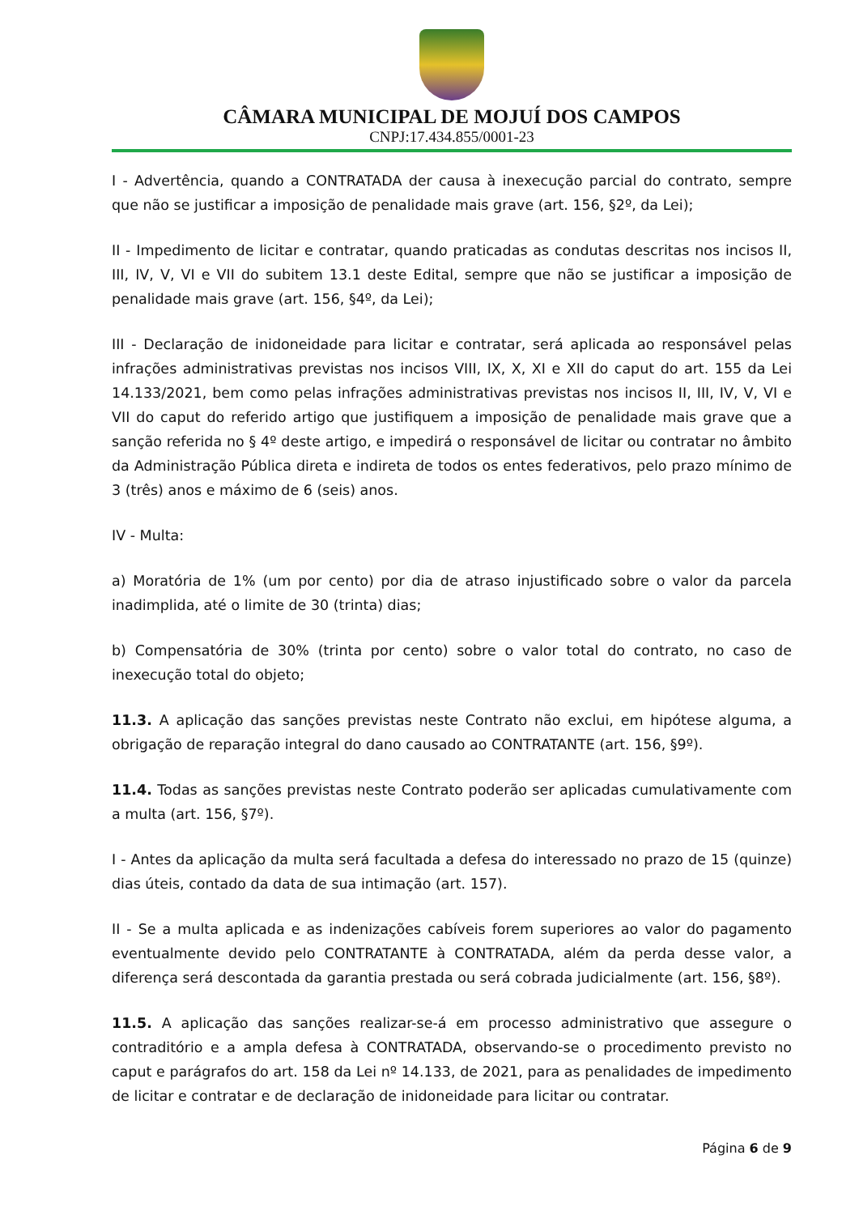CÂMARA MUNICIPAL DE MOJUÍ DOS CAMPOS
CNPJ:17.434.855/0001-23
I - Advertência, quando a CONTRATADA der causa à inexecução parcial do contrato, sempre que não se justificar a imposição de penalidade mais grave (art. 156, §2º, da Lei);
II - Impedimento de licitar e contratar, quando praticadas as condutas descritas nos incisos II, III, IV, V, VI e VII do subitem 13.1 deste Edital, sempre que não se justificar a imposição de penalidade mais grave (art. 156, §4º, da Lei);
III - Declaração de inidoneidade para licitar e contratar, será aplicada ao responsável pelas infrações administrativas previstas nos incisos VIII, IX, X, XI e XII do caput do art. 155 da Lei 14.133/2021, bem como pelas infrações administrativas previstas nos incisos II, III, IV, V, VI e VII do caput do referido artigo que justifiquem a imposição de penalidade mais grave que a sanção referida no § 4º deste artigo, e impedirá o responsável de licitar ou contratar no âmbito da Administração Pública direta e indireta de todos os entes federativos, pelo prazo mínimo de 3 (três) anos e máximo de 6 (seis) anos.
IV - Multa:
a) Moratória de 1% (um por cento) por dia de atraso injustificado sobre o valor da parcela inadimplida, até o limite de 30 (trinta) dias;
b) Compensatória de 30% (trinta por cento) sobre o valor total do contrato, no caso de inexecução total do objeto;
11.3. A aplicação das sanções previstas neste Contrato não exclui, em hipótese alguma, a obrigação de reparação integral do dano causado ao CONTRATANTE (art. 156, §9º).
11.4. Todas as sanções previstas neste Contrato poderão ser aplicadas cumulativamente com a multa (art. 156, §7º).
I - Antes da aplicação da multa será facultada a defesa do interessado no prazo de 15 (quinze) dias úteis, contado da data de sua intimação (art. 157).
II - Se a multa aplicada e as indenizações cabíveis forem superiores ao valor do pagamento eventualmente devido pelo CONTRATANTE à CONTRATADA, além da perda desse valor, a diferença será descontada da garantia prestada ou será cobrada judicialmente (art. 156, §8º).
11.5. A aplicação das sanções realizar-se-á em processo administrativo que assegure o contraditório e a ampla defesa à CONTRATADA, observando-se o procedimento previsto no caput e parágrafos do art. 158 da Lei nº 14.133, de 2021, para as penalidades de impedimento de licitar e contratar e de declaração de inidoneidade para licitar ou contratar.
Página 6 de 9